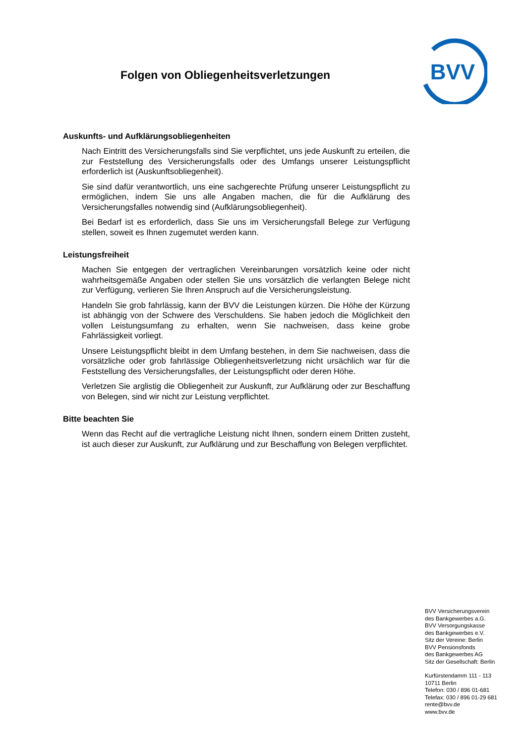Folgen von Obliegenheitsverletzungen
BVV
Auskunfts- und Aufklärungsobliegenheiten
Nach Eintritt des Versicherungsfalls sind Sie verpflichtet, uns jede Auskunft zu erteilen, die zur Feststellung des Versicherungsfalls oder des Umfangs unserer Leistungspflicht erforderlich ist (Auskunftsobliegenheit).
Sie sind dafür verantwortlich, uns eine sachgerechte Prüfung unserer Leistungspflicht zu ermöglichen, indem Sie uns alle Angaben machen, die für die Aufklärung des Versicherungsfalles notwendig sind (Aufklärungsobliegenheit).
Bei Bedarf ist es erforderlich, dass Sie uns im Versicherungsfall Belege zur Verfügung stellen, soweit es Ihnen zugemutet werden kann.
Leistungsfreiheit
Machen Sie entgegen der vertraglichen Vereinbarungen vorsätzlich keine oder nicht wahrheitsgemäße Angaben oder stellen Sie uns vorsätzlich die verlangten Belege nicht zur Verfügung, verlieren Sie Ihren Anspruch auf die Versicherungsleistung.
Handeln Sie grob fahrlässig, kann der BVV die Leistungen kürzen. Die Höhe der Kürzung ist abhängig von der Schwere des Verschuldens. Sie haben jedoch die Möglichkeit den vollen Leistungsumfang zu erhalten, wenn Sie nachweisen, dass keine grobe Fahrlässigkeit vorliegt.
Unsere Leistungspflicht bleibt in dem Umfang bestehen, in dem Sie nachweisen, dass die vorsätzliche oder grob fahrlässige Obliegenheitsverletzung nicht ursächlich war für die Feststellung des Versicherungsfalles, der Leistungspflicht oder deren Höhe.
Verletzen Sie arglistig die Obliegenheit zur Auskunft, zur Aufklärung oder zur Beschaffung von Belegen, sind wir nicht zur Leistung verpflichtet.
Bitte beachten Sie
Wenn das Recht auf die vertragliche Leistung nicht Ihnen, sondern einem Dritten zusteht, ist auch dieser zur Auskunft, zur Aufklärung und zur Beschaffung von Belegen verpflichtet.
BVV Versicherungsverein
des Bankgewerbes a.G.
BVV Versorgungskasse
des Bankgewerbes e.V.
Sitz der Vereine: Berlin
BVV Pensionsfonds
des Bankgewerbes AG
Sitz der Gesellschaft: Berlin
Kurfürstendamm 111 - 113
10711 Berlin
Telefon: 030 / 896 01-681
Telefax: 030 / 896 01-29 681
rente@bvv.de
www.bvv.de